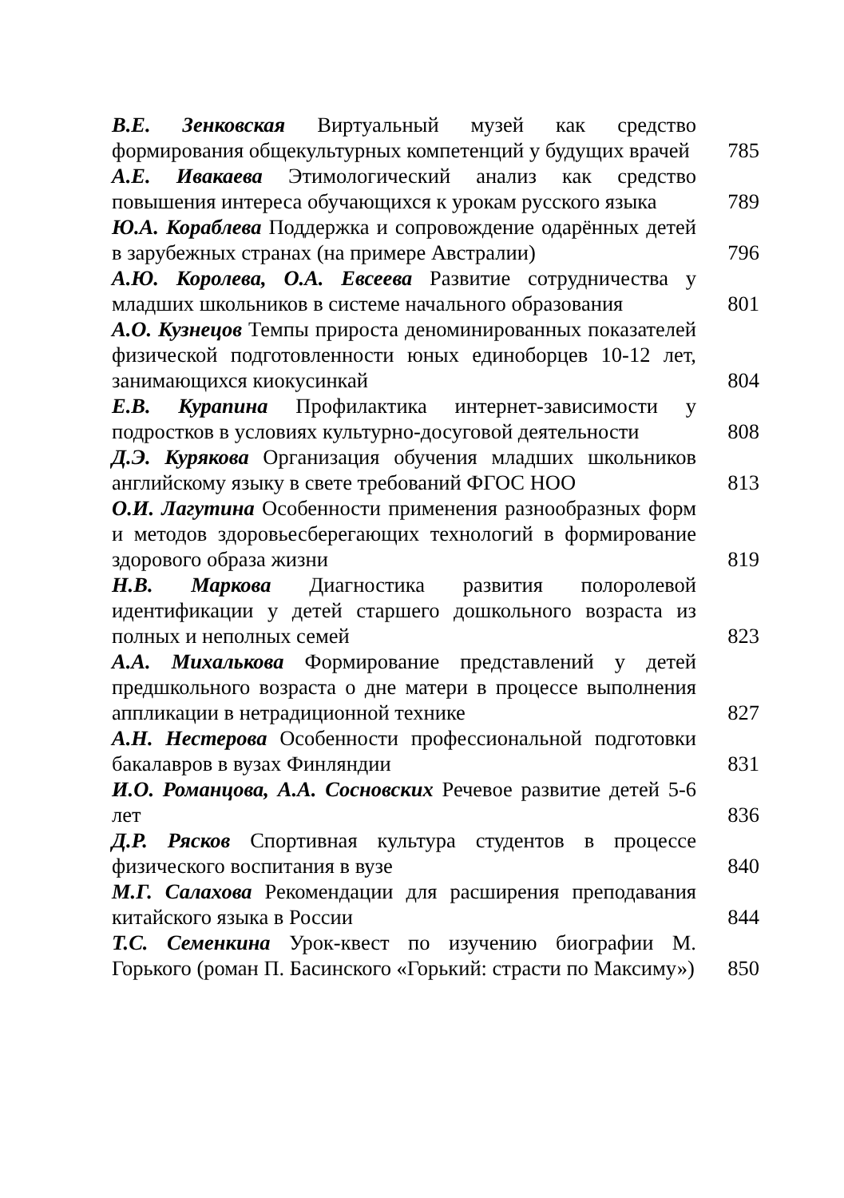В.Е. Зенковская Виртуальный музей как средство формирования общекультурных компетенций у будущих врачей
785
А.Е. Ивакаева Этимологический анализ как средство повышения интереса обучающихся к урокам русского языка
789
Ю.А. Кораблева Поддержка и сопровождение одарённых детей в зарубежных странах (на примере Австралии)
796
А.Ю. Королева, О.А. Евсеева Развитие сотрудничества у младших школьников в системе начального образования
801
А.О. Кузнецов Темпы прироста деноминированных показателей физической подготовленности юных единоборцев 10-12 лет, занимающихся киокусинкай
804
Е.В. Курапина Профилактика интернет-зависимости у подростков в условиях культурно-досуговой деятельности
808
Д.Э. Курякова Организация обучения младших школьников английскому языку в свете требований ФГОС НОО
813
О.И. Лагутина Особенности применения разнообразных форм и методов здоровьесберегающих технологий в формирование здорового образа жизни
819
Н.В. Маркова Диагностика развития полоролевой идентификации у детей старшего дошкольного возраста из полных и неполных семей
823
А.А. Михалькова Формирование представлений у детей предшкольного возраста о дне матери в процессе выполнения аппликации в нетрадиционной технике
827
А.Н. Нестерова Особенности профессиональной подготовки бакалавров в вузах Финляндии
831
И.О. Романцова, А.А. Сосновских Речевое развитие детей 5-6 лет
836
Д.Р. Рясков Спортивная культура студентов в процессе физического воспитания в вузе
840
М.Г. Салахова Рекомендации для расширения преподавания китайского языка в России
844
Т.С. Семенкина Урок-квест по изучению биографии М. Горького (роман П. Басинского «Горький: страсти по Максиму»)
850